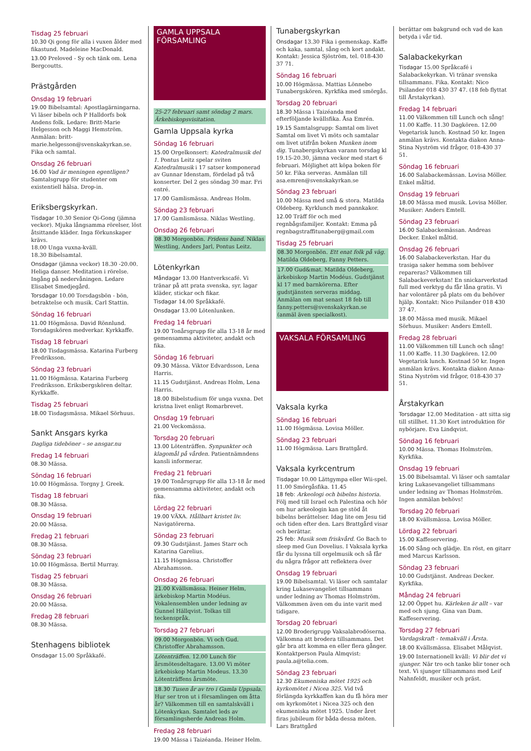Tisdag 25 februari
10.30 Qi gong för alla i vuxen ålder med fikastund. Madeleine MacDonald.
13.00 Preloved - Sy och tänk om. Lena Bergcoutts.
Prästgården
Onsdag 19 februari
19.00 Bibelsamtal: Apostlagärningarna. Vi läser bibeln och P Halldorfs bok Andens folk. Ledare: Britt-Marie Helgesson och Maggi Hemström. Anmälan: britt-marie.helgesson@svenskakyrkan.se. Fika och samtal.
Onsdag 26 februari
16.00 Vad är meningen egentligen? Samtalsgrupp för studenter om existentiell hälsa. Drop-in.
Eriksbergskyrkan.
Tisdagar 10.30 Senior Qi-Gong (jämna veckor). Mjuka långsamma rörelser, löst åtsittande kläder. Inga förkunskaper krävs.
18.00 Unga vuxna-kväll.
18.30 Bibelsamtal.
Onsdagar (jämna veckor) 18.30 -20.00. Heliga danser. Meditation i rörelse. Ingång på nedervåningen. Ledare Elisabet Smedjegård.
Torsdagar 10.00 Torsdagsbön - bön, betraktelse och musik. Carl Stattin.
Söndag 16 februari
11.00 Högmässa. David Rönnlund. Torsdagskören medverkar. Kyrkkaffe.
Tisdag 18 februari
18.00 Tisdagsmässa. Katarina Furberg Fredriksson.
Söndag 23 februari
11.00 Högmässa. Katarina Furberg Fredriksson. Eriksbergskören deltar. Kyrkkaffe.
Tisdag 25 februari
18.00 Tisdagsmässa. Mikael Sörhuus.
Sankt Ansgars kyrka
Dagliga tideböner – se ansgar.nu
Fredag 14 februari
08.30 Mässa.
Söndag 16 februari
10.00 Högmässa. Torgny J. Greek.
Tisdag 18 februari
08.30 Mässa.
Onsdag 19 februari
20.00 Mässa.
Fredag 21 februari
08.30 Mässa.
Söndag 23 februari
10.00 Högmässa. Bertil Murray.
Tisdag 25 februari
08.30 Mässa.
Onsdag 26 februari
20.00 Mässa.
Fredag 28 februari
08.30 Mässa.
Stenhagens bibliotek
Onsdagar 15.00 Språkkafé.
GAMLA UPPSALA
FÖRSAMLING
25-27 februari samt söndag 2 mars. Ärkebiskopsvisitation.
Gamla Uppsala kyrka
Söndag 16 februari
15.00 Orgelkonsert: Katedralmusik del 1. Pontus Leitz spelar sviten Katedralmusik i 17 satser komponerad av Gunnar Idenstam, fördelad på två konserter. Del 2 ges söndag 30 mar. Fri entré.
17.00 Gamlismässa. Andreas Holm.
Söndag 23 februari
17.00 Gamlismässa. Niklas Westling.
Onsdag 26 februari
08.30 Morgonbön. Fridens band. Niklas Westling, Anders Jarl, Pontus Leitz.
Lötenkyrkan
Måndagar 13.00 Hantverkscafé. Vi tränar på att prata svenska, syr, lagar kläder, stickar och fikar.
Tisdagar 14.00 Språkkafé.
Onsdagar 13.00 Lötenlunken.
Fredag 14 februari
19.00 Tonårsgrupp för alla 13-18 år med gemensamma aktiviteter, andakt och fika.
Söndag 16 februari
09.30 Mässa. Viktor Edvardsson, Lena Harris.
11.15 Gudstjänst. Andreas Holm, Lena Harris.
18.00 Bibelstudium för unga vuxna. Det kristna livet enligt Romarbrevet.
Onsdag 19 februari
21.00 Veckomässa.
Torsdag 20 februari
13.00 Lötenträffen. Synpunkter och klagomål på vården. Patientnämndens kansli informerar.
Fredag 21 februari
19.00 Tonårsgrupp för alla 13-18 år med gemensamma aktiviteter, andakt och fika.
Lördag 22 februari
19.00 VÄXA. Hållbart kristet liv. Navigatörerna.
Söndag 23 februari
09.30 Gudstjänst. James Starr och Katarina Garelius.
11.15 Högmässa. Christoffer Abrahamsson.
Onsdag 26 februari
21.00 Kvällsmässa. Heiner Helm, ärkebiskop Martin Modéus. Vokalensemblen under ledning av Gunnel Hällqvist. Tolkas till teckenspråk.
Torsdag 27 februari
09.00 Morgonbön. Vi och Gud. Christoffer Abrahamsson.
Lötenträffen. 12.00 Lunch för årsmötesdeltagare. 13.00 Vi möter ärkebiskop Martin Modeus. 13.30 Lötenträffens årsmöte.
18.30 Tusen år av tro i Gamla Uppsala. Hur ser tron ut i församlingen om åtta år? Välkommen till en samtalskväll i Lötenkyrkan. Samtalet leds av församlingsherde Andreas Holm.
Fredag 28 februari
19.00 Mässa i Taizéanda. Heiner Helm.
Tunabergskyrkan
Onsdagar 13.30 Fika i gemenskap. Kaffe och kaka, samtal, sång och kort andakt. Kontakt: Jessica Sjöström, tel. 018-430 37 71.
Söndag 16 februari
10.00 Högmässa. Mattias Lönnebo Tunabergskören. Kyrkfika med smörgås.
Torsdag 20 februari
18.30 Mässa i Taizéanda med efterföljande kvällsfika. Åsa Emrén.
19.15 Samtalsgrupp: Samtal om livet Samtal om livet Vi möts och samtalar om livet utifrån boken Munken inom dig. Tunabergskyrkan varann torsdag kl 19.15-20.30, jämna veckor med start 6 februari. Möjlighet att köpa boken för 50 kr. Fika serveras. Anmälan till asa.emren@svenskakyrkan.se
Söndag 23 februari
10.00 Mässa med små & stora. Matilda Oldeberg. Kyrklunch med pannkakor.
12.00 Träff för och med regnbågsfamiljer. Kontakt: Emma på regnbagstraffitunaberg@gmail.com
Tisdag 25 februari
08.30 Morgonbön. Ett enat folk på väg. Matilda Oldeberg, Fanny Petters.
17.00 Gud&mat. Matilda Oldeberg, ärkebiskop Martin Modéus. Gudstjänst kl 17 med barnkörerna. Efter gudstjänsten serveras middag. Anmälan om mat senast 18 feb till fanny.petters@svenskakyrkan.se (anmäl även specialkost).
VAKSALA FÖRSAMLING
Vaksala kyrka
Söndag 16 februari
11.00 Högmässa. Lovisa Möller.
Söndag 23 februari
11.00 Högmässa. Lars Brattgård.
Vaksala kyrkcentrum
Tisdagar 10.00 Lättgympa eller Wii-spel. 11.00 Smörgåsfika. 11.45
18 feb: Arkeologi och bibelns historia. Följ med till Israel och Palestina och hör om hur arkeologin kan ge stöd åt bibelns berättelser. Idag lite om Jesu tid och tiden efter den. Lars Brattgård visar och berättar.
25 feb: Musik som friskvård. Go Bach to sleep med Gun Dovelius. I Vaksala kyrka får du lyssna till orgelmusik och så får du några frågor att reflektera över
Onsdag 19 februari
19.00 Bibelsamtal. Vi läser och samtalar kring Lukasevangeliet tillsammans under ledning av Thomas Holmström. Välkommen även om du inte varit med tidigare.
Torsdag 20 februari
12.00 Broderigrupp Vaksalabrodöserna. Välkomna att brodera tillsammans. Det går bra att komma en eller flera gånger. Kontaktperson Paula Almqvist: paula.a@telia.com.
Söndag 23 februari
12.30 Ekumeniska mötet 1925 och kyrkomötet i Nicea 325. Vid två förlängda kyrkkaffen kan du få höra mer om kyrkomötet i Nicea 325 och den ekumeniska mötet 1925. Under året firas jubileum för båda dessa möten. Lars Brattgård
berättar om bakgrund och vad de kan betyda i vår tid.
Salabackekyrkan
Tisdagar 15.00 Språkcafé i Salabackekyrkan. Vi tränar svenska tillsammans. Fika. Kontakt: Nico Psilander 018 430 37 47. (18 feb flyttat till Årstakyrkan).
Fredag 14 februari
11.00 Välkommen till Lunch och sång! 11.00 Kaffe. 11.30 Dagkören. 12.00 Vegetarisk lunch. Kostnad 50 kr. Ingen anmälan krävs. Kontakta diakon Anna-Stina Nyström vid frågor, 018-430 37 51.
Söndag 16 februari
16.00 Salabackemässan. Lovisa Möller. Enkel måltid.
Onsdag 19 februari
18.00 Mässa med musik. Lovisa Möller. Musiker: Anders Emtell.
Söndag 23 februari
16.00 Salabackemässan. Andreas Decker. Enkel måltid.
Onsdag 26 februari
16.00 Salabackeverkstan. Har du trasiga saker hemma som behöver repareras? Välkommen till Salabackeverkstan! En snickarverkstad full med verktyg du får låna gratis. Vi har volontärer på plats om du behöver hjälp. Kontakt: Nico Psilander 018 430 37 47.
18.00 Mässa med musik. Mikael Sörhuus. Musiker: Anders Emtell.
Fredag 28 februari
11.00 Välkommen till Lunch och sång! 11.00 Kaffe. 11.30 Dagkören. 12.00 Vegetarisk lunch. Kostnad 50 kr. Ingen anmälan krävs. Kontakta diakon Anna-Stina Nyström vid frågor, 018-430 37 51.
Årstakyrkan
Torsdagar 12.00 Meditation - att sitta sig till stillhet. 11.30 Kort introduktion för nybörjare. Eva Lindqvist.
Söndag 16 februari
10.00 Mässa. Thomas Holmström. Kyrkfika.
Onsdag 19 februari
15.00 Bibelsamtal. Vi läser och samtalar kring Lukasevangeliet tillsammans under ledning av Thomas Holmström. Ingen anmälan behövs!
Torsdag 20 februari
18.00 Kvällsmässa. Lovisa Möller.
Lördag 22 februari
15.00 Kaffeservering.
16.00 Sång och glädje. En röst, en gitarr med Marcus Karlsson.
Söndag 23 februari
10.00 Gudstjänst. Andreas Decker. Kyrkfika.
Måndag 24 februari
12.00 Öppet hu. Kärleken är allt – var med och sjung. Gina van Dam. Kaffeservering.
Torsdag 27 februari
Vardagskraft - temakväll i Årsta.
18.00 Kvällsmässa. Elisabet Målqvist.
19.00 Internationell kväll: Vi blir det vi sjunger. När tro och tanke blir toner och text. Vi sjunger tillsammans med Leif Nahnfeldt, musiker och präst.